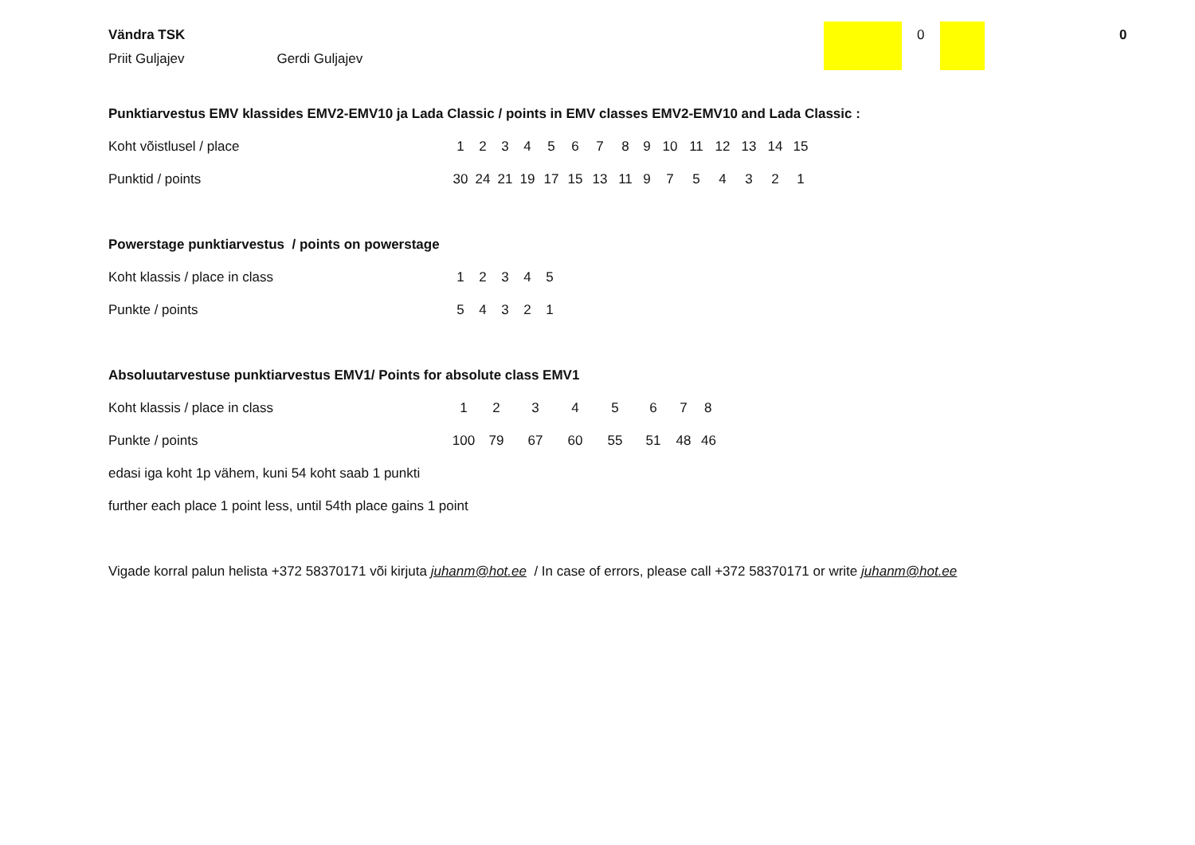0 0
Vändra TSK
Priit Guljajev Gerdi Guljajev
Punktiarvestus EMV klassides EMV2-EMV10 ja Lada Classic / points in EMV classes EMV2-EMV10 and Lada Classic :
| Koht võistlusel / place | 1 | 2 | 3 | 4 | 5 | 6 | 7 | 8 | 9 | 10 | 11 | 12 | 13 | 14 | 15 |
| Punktid / points | 30 | 24 | 21 | 19 | 17 | 15 | 13 | 11 | 9 | 7 | 5 | 4 | 3 | 2 | 1 |
Powerstage punktiarvestus / points on powerstage
| Koht klassis / place in class | 1 | 2 | 3 | 4 | 5 |
| Punkte / points | 5 | 4 | 3 | 2 | 1 |
Absoluutarvestuse punktiarvestus EMV1/ Points for absolute class EMV1
| Koht klassis / place in class | 1 | 2 | 3 | 4 | 5 | 6 | 7 | 8 |
| Punkte / points | 100 | 79 | 67 | 60 | 55 | 51 | 48 | 46 |
edasi iga koht 1p vähem, kuni 54 koht saab 1 punkti
further each place 1 point less, until 54th place gains 1 point
Vigade korral palun helista +372 58370171 või kirjuta juhanm@hot.ee / In case of errors, please call +372 58370171 or write juhanm@hot.ee